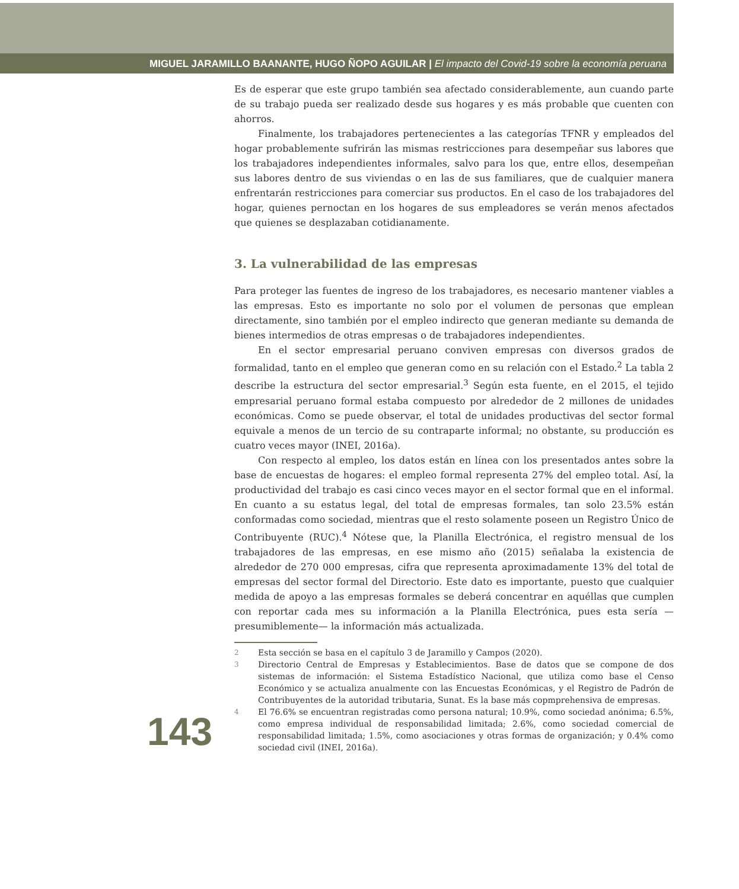MIGUEL JARAMILLO BAANANTE, HUGO ÑOPO AGUILAR | El impacto del Covid-19 sobre la economía peruana
Es de esperar que este grupo también sea afectado considerablemente, aun cuando parte de su trabajo pueda ser realizado desde sus hogares y es más probable que cuenten con ahorros.
Finalmente, los trabajadores pertenecientes a las categorías TFNR y empleados del hogar probablemente sufrirán las mismas restricciones para desempeñar sus labores que los trabajadores independientes informales, salvo para los que, entre ellos, desempeñan sus labores dentro de sus viviendas o en las de sus familiares, que de cualquier manera enfrentarán restricciones para comerciar sus productos. En el caso de los trabajadores del hogar, quienes pernoctan en los hogares de sus empleadores se verán menos afectados que quienes se desplazaban cotidianamente.
3. La vulnerabilidad de las empresas
Para proteger las fuentes de ingreso de los trabajadores, es necesario mantener viables a las empresas. Esto es importante no solo por el volumen de personas que emplean directamente, sino también por el empleo indirecto que generan mediante su demanda de bienes intermedios de otras empresas o de trabajadores independientes.
En el sector empresarial peruano conviven empresas con diversos grados de formalidad, tanto en el empleo que generan como en su relación con el Estado.<sup>2</sup> La tabla 2 describe la estructura del sector empresarial.<sup>3</sup> Según esta fuente, en el 2015, el tejido empresarial peruano formal estaba compuesto por alrededor de 2 millones de unidades económicas. Como se puede observar, el total de unidades productivas del sector formal equivale a menos de un tercio de su contraparte informal; no obstante, su producción es cuatro veces mayor (INEI, 2016a).
Con respecto al empleo, los datos están en línea con los presentados antes sobre la base de encuestas de hogares: el empleo formal representa 27% del empleo total. Así, la productividad del trabajo es casi cinco veces mayor en el sector formal que en el informal. En cuanto a su estatus legal, del total de empresas formales, tan solo 23.5% están conformadas como sociedad, mientras que el resto solamente poseen un Registro Único de Contribuyente (RUC).<sup>4</sup> Nótese que, la Planilla Electrónica, el registro mensual de los trabajadores de las empresas, en ese mismo año (2015) señalaba la existencia de alrededor de 270 000 empresas, cifra que representa aproximadamente 13% del total de empresas del sector formal del Directorio. Este dato es importante, puesto que cualquier medida de apoyo a las empresas formales se deberá concentrar en aquéllas que cumplen con reportar cada mes su información a la Planilla Electrónica, pues esta sería —presumiblemente— la información más actualizada.
143
2
Esta sección se basa en el capítulo 3 de Jaramillo y Campos (2020).
3
Directorio Central de Empresas y Establecimientos. Base de datos que se compone de dos sistemas de información: el Sistema Estadístico Nacional, que utiliza como base el Censo Económico y se actualiza anualmente con las Encuestas Económicas, y el Registro de Padrón de Contribuyentes de la autoridad tributaria, Sunat. Es la base más copmprehensiva de empresas.
4
El 76.6% se encuentran registradas como persona natural; 10.9%, como sociedad anónima; 6.5%, como empresa individual de responsabilidad limitada; 2.6%, como sociedad comercial de responsabilidad limitada; 1.5%, como asociaciones y otras formas de organización; y 0.4% como sociedad civil (INEI, 2016a).